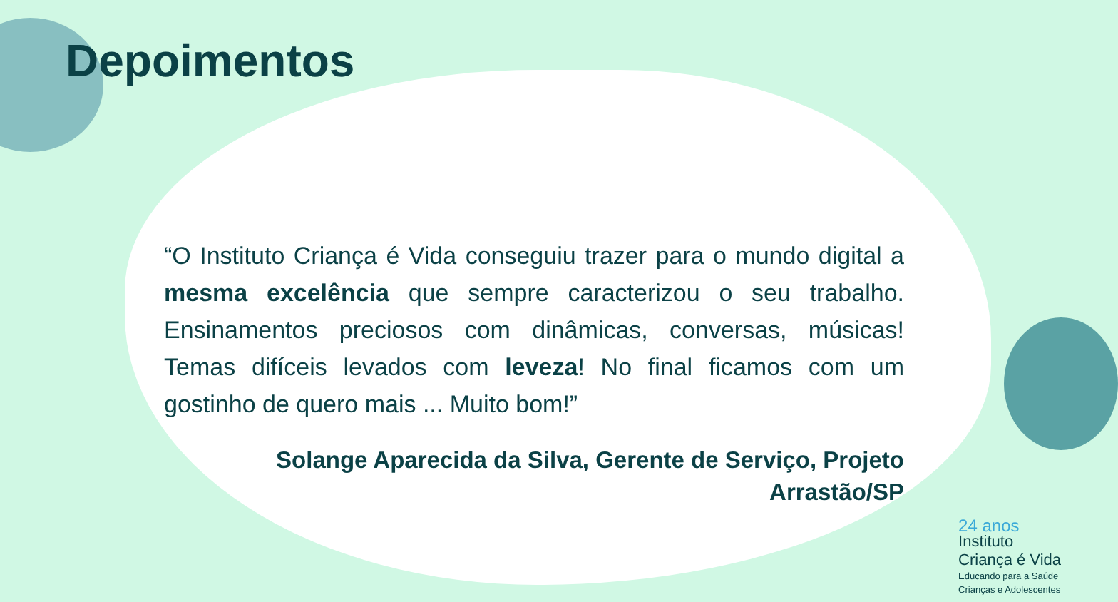Depoimentos
“O Instituto Criança é Vida conseguiu trazer para o mundo digital a mesma excelência que sempre caracterizou o seu trabalho. Ensinamentos preciosos com dinâmicas, conversas, músicas! Temas difíceis levados com leveza! No final ficamos com um gostinho de quero mais ... Muito bom!”
Solange Aparecida da Silva, Gerente de Serviço, Projeto Arrastão/SP
24 anos
Instituto
Criança é Vida
Educando para a Saúde
Crianças e Adolescentes